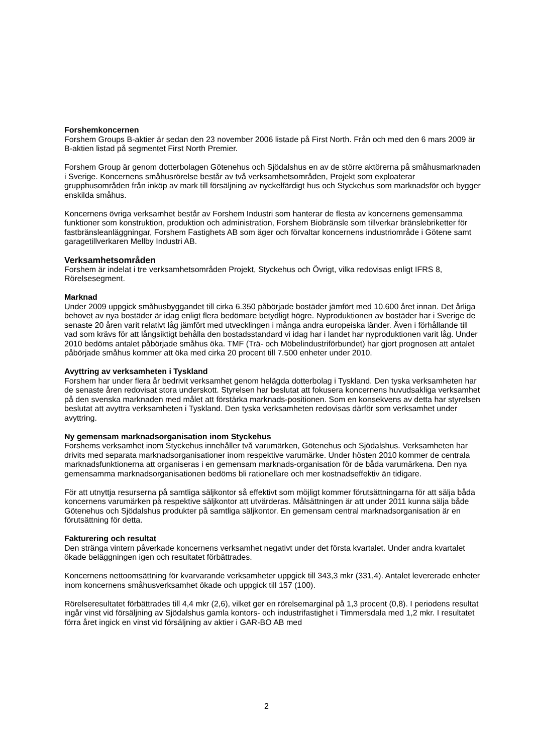Forshemkoncernen
Forshem Groups B-aktier är sedan den 23 november 2006 listade på First North. Från och med den 6 mars 2009 är B-aktien listad på segmentet First North Premier.
Forshem Group är genom dotterbolagen Götenehus och Sjödalshus en av de större aktörerna på småhusmarknaden i Sverige. Koncernens småhusrörelse består av två verksamhetsområden, Projekt som exploaterar grupphusområden från inköp av mark till försäljning av nyckelfärdigt hus och Styckehus som marknadsför och bygger enskilda småhus.
Koncernens övriga verksamhet består av Forshem Industri som hanterar de flesta av koncernens gemensamma funktioner som konstruktion, produktion och administration, Forshem Biobränsle som tillverkar bränslebriketter för fastbränsleanläggningar, Forshem Fastighets AB som äger och förvaltar koncernens industriområde i Götene samt garagetillverkaren Mellby Industri AB.
Verksamhetsområden
Forshem är indelat i tre verksamhetsområden Projekt, Styckehus och Övrigt, vilka redovisas enligt IFRS 8, Rörelsesegment.
Marknad
Under 2009 uppgick småhusbyggandet till cirka 6.350 påbörjade bostäder jämfört med 10.600 året innan. Det årliga behovet av nya bostäder är idag enligt flera bedömare betydligt högre. Nyproduktionen av bostäder har i Sverige de senaste 20 åren varit relativt låg jämfört med utvecklingen i många andra europeiska länder. Även i förhållande till vad som krävs för att långsiktigt behålla den bostadsstandard vi idag har i landet har nyproduktionen varit låg. Under 2010 bedöms antalet påbörjade småhus öka. TMF (Trä- och Möbelindustriförbundet) har gjort prognosen att antalet påbörjade småhus kommer att öka med cirka 20 procent till 7.500 enheter under 2010.
Avyttring av verksamheten i Tyskland
Forshem har under flera år bedrivit verksamhet genom helägda dotterbolag i Tyskland. Den tyska verksamheten har de senaste åren redovisat stora underskott. Styrelsen har beslutat att fokusera koncernens huvudsakliga verksamhet på den svenska marknaden med målet att förstärka marknads-positionen. Som en konsekvens av detta har styrelsen beslutat att avyttra verksamheten i Tyskland. Den tyska verksamheten redovisas därför som verksamhet under avyttring.
Ny gemensam marknadsorganisation inom Styckehus
Forshems verksamhet inom Styckehus innehåller två varumärken, Götenehus och Sjödalshus. Verksamheten har drivits med separata marknadsorganisationer inom respektive varumärke. Under hösten 2010 kommer de centrala marknadsfunktionerna att organiseras i en gemensam marknads-organisation för de båda varumärkena. Den nya gemensamma marknadsorganisationen bedöms bli rationellare och mer kostnadseffektiv än tidigare.
För att utnyttja resurserna på samtliga säljkontor så effektivt som möjligt kommer förutsättningarna för att sälja båda koncernens varumärken på respektive säljkontor att utvärderas. Målsättningen är att under 2011 kunna sälja både Götenehus och Sjödalshus produkter på samtliga säljkontor. En gemensam central marknadsorganisation är en förutsättning för detta.
Fakturering och resultat
Den stränga vintern påverkade koncernens verksamhet negativt under det första kvartalet. Under andra kvartalet ökade beläggningen igen och resultatet förbättrades.
Koncernens nettoomsättning för kvarvarande verksamheter uppgick till 343,3 mkr (331,4). Antalet levererade enheter inom koncernens småhusverksamhet ökade och uppgick till 157 (100).
Rörelseresultatet förbättrades till 4,4 mkr (2,6), vilket ger en rörelsemarginal på 1,3 procent (0,8). I periodens resultat ingår vinst vid försäljning av Sjödalshus gamla kontors- och industrifastighet i Timmersdala med 1,2 mkr. I resultatet förra året ingick en vinst vid försäljning av aktier i GAR-BO AB med
2